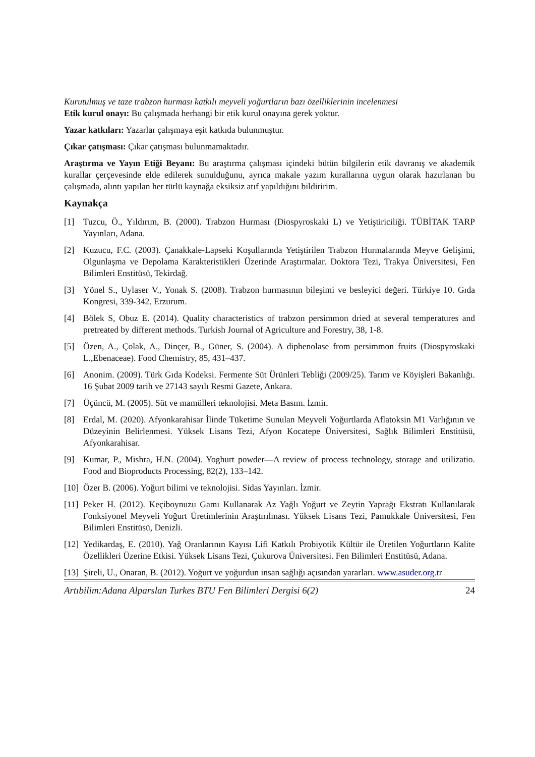Kurutulmuş ve taze trabzon hurması katkılı meyveli yoğurtların bazı özelliklerinin incelenmesi
Etik kurul onayı: Bu çalışmada herhangi bir etik kurul onayına gerek yoktur.
Yazar katkıları: Yazarlar çalışmaya eşit katkıda bulunmuştur.
Çıkar çatışması: Çıkar çatışması bulunmamaktadır.
Araştırma ve Yayın Etiği Beyanı: Bu araştırma çalışması içindeki bütün bilgilerin etik davranış ve akademik kurallar çerçevesinde elde edilerek sunulduğunu, ayrıca makale yazım kurallarına uygun olarak hazırlanan bu çalışmada, alıntı yapılan her türlü kaynağa eksiksiz atıf yapıldığını bildiririm.
Kaynakça
[1] Tuzcu, Ö., Yıldırım, B. (2000). Trabzon Hurması (Diospyroskaki L) ve Yetiştiriciliği. TÜBİTAK TARP Yayınları, Adana.
[2] Kuzucu, F.C. (2003). Çanakkale-Lapseki Koşullarında Yetiştirilen Trabzon Hurmalarında Meyve Gelişimi, Olgunlaşma ve Depolama Karakteristikleri Üzerinde Araştırmalar. Doktora Tezi, Trakya Üniversitesi, Fen Bilimleri Enstitüsü, Tekirdağ.
[3] Yönel S., Uylaser V., Yonak S. (2008). Trabzon hurmasının bileşimi ve besleyici değeri. Türkiye 10. Gıda Kongresi, 339-342. Erzurum.
[4] Bölek S, Obuz E. (2014). Quality characteristics of trabzon persimmon dried at several temperatures and pretreated by different methods. Turkish Journal of Agriculture and Forestry, 38, 1-8.
[5] Özen, A., Çolak, A., Dinçer, B., Güner, S. (2004). A diphenolase from persimmon fruits (Diospyroskaki L.,Ebenaceae). Food Chemistry, 85, 431–437.
[6] Anonim. (2009). Türk Gıda Kodeksi. Fermente Süt Ürünleri Tebliği (2009/25). Tarım ve Köyişleri Bakanlığı. 16 Şubat 2009 tarih ve 27143 sayılı Resmi Gazete, Ankara.
[7] Üçüncü, M. (2005). Süt ve mamülleri teknolojisi. Meta Basım. İzmir.
[8] Erdal, M. (2020). Afyonkarahisar İlinde Tüketime Sunulan Meyveli Yoğurtlarda Aflatoksin M1 Varlığının ve Düzeyinin Belirlenmesi. Yüksek Lisans Tezi, Afyon Kocatepe Üniversitesi, Sağlık Bilimleri Enstitüsü, Afyonkarahisar.
[9] Kumar, P., Mishra, H.N. (2004). Yoghurt powder—A review of process technology, storage and utilizatio. Food and Bioproducts Processing, 82(2), 133–142.
[10] Özer B. (2006). Yoğurt bilimi ve teknolojisi. Sidas Yayınları. İzmir.
[11] Peker H. (2012). Keçiboynuzu Gamı Kullanarak Az Yağlı Yoğurt ve Zeytin Yaprağı Ekstratı Kullanılarak Fonksiyonel Meyveli Yoğurt Üretimlerinin Araştırılması. Yüksek Lisans Tezi, Pamukkale Üniversitesi, Fen Bilimleri Enstitüsü, Denizli.
[12] Yedikardaş, E. (2010). Yağ Oranlarının Kayısı Lifi Katkılı Probiyotik Kültür ile Üretilen Yoğurtların Kalite Özellikleri Üzerine Etkisi. Yüksek Lisans Tezi, Çukurova Üniversitesi. Fen Bilimleri Enstitüsü, Adana.
[13] Şireli, U., Onaran, B. (2012). Yoğurt ve yoğurdun insan sağlığı açısından yararları. www.asuder.org.tr
Artıbilim:Adana Alparslan Turkes BTU Fen Bilimleri Dergisi 6(2) 24